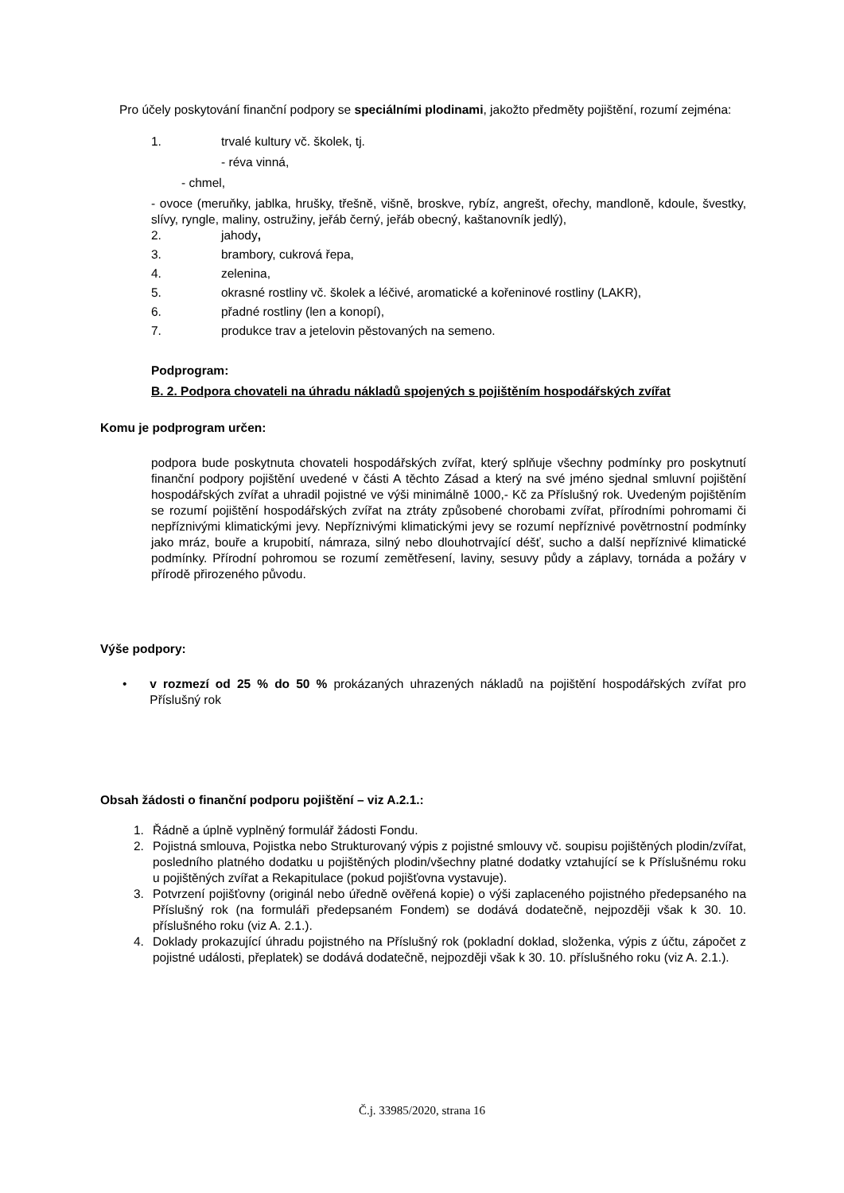Pro účely poskytování finanční podpory se speciálními plodinami, jakožto předměty pojištění, rozumí zejména:
1. trvalé kultury vč. školek, tj.
- réva vinná,
- chmel,
- ovoce (meruňky, jablka, hrušky, třešně, višně, broskve, rybíz, angrešt, ořechy, mandloně, kdoule, švestky, slívy, ryngle, maliny, ostružiny, jeřáb černý, jeřáb obecný, kaštanovník jedlý),
2. jahody,
3. brambory, cukrová řepa,
4. zelenina,
5. okrasné rostliny vč. školek a léčivé, aromatické a kořeninové rostliny (LAKR),
6. přadné rostliny (len a konopí),
7. produkce trav a jetelovin pěstovaných na semeno.
Podprogram:
B. 2. Podpora chovateli na úhradu nákladů spojených s pojištěním hospodářských zvířat
Komu je podprogram určen:
podpora bude poskytnuta chovateli hospodářských zvířat, který splňuje všechny podmínky pro poskytnutí finanční podpory pojištění uvedené v části A těchto Zásad a který na své jméno sjednal smluvní pojištění hospodářských zvířat a uhradil pojistné ve výši minimálně 1000,- Kč za Příslušný rok. Uvedeným pojištěním se rozumí pojištění hospodářských zvířat na ztráty způsobené chorobami zvířat, přírodními pohromami či nepříznivými klimatickými jevy. Nepříznivými klimatickými jevy se rozumí nepříznivé povětrnostní podmínky jako mráz, bouře a krupobití, námraza, silný nebo dlouhotrvající déšť, sucho a další nepříznivé klimatické podmínky. Přírodní pohromou se rozumí zemětřesení, laviny, sesuvy půdy a záplavy, tornáda a požáry v přírodě přirozeného původu.
Výše podpory:
• v rozmezí od 25 % do 50 % prokázaných uhrazených nákladů na pojištění hospodářských zvířat pro Příslušný rok
Obsah žádosti o finanční podporu pojištění – viz A.2.1.:
1. Řádně a úplně vyplněný formulář žádosti Fondu.
2. Pojistná smlouva, Pojistka nebo Strukturovaný výpis z pojistné smlouvy vč. soupisu pojištěných plodin/zvířat, posledního platného dodatku u pojištěných plodin/všechny platné dodatky vztahující se k Příslušnému roku u pojištěných zvířat a Rekapitulace (pokud pojišťovna vystavuje).
3. Potvrzení pojišťovny (originál nebo úředně ověřená kopie) o výši zaplaceného pojistného předepsaného na Příslušný rok (na formuláři předepsaném Fondem) se dodává dodatečně, nejpozději však k 30. 10. příslušného roku (viz A. 2.1.).
4. Doklady prokazující úhradu pojistného na Příslušný rok (pokladní doklad, složenka, výpis z účtu, zápočet z pojistné události, přeplatek) se dodává dodatečně, nejpozději však k 30. 10. příslušného roku (viz A. 2.1.).
Č.j. 33985/2020, strana 16